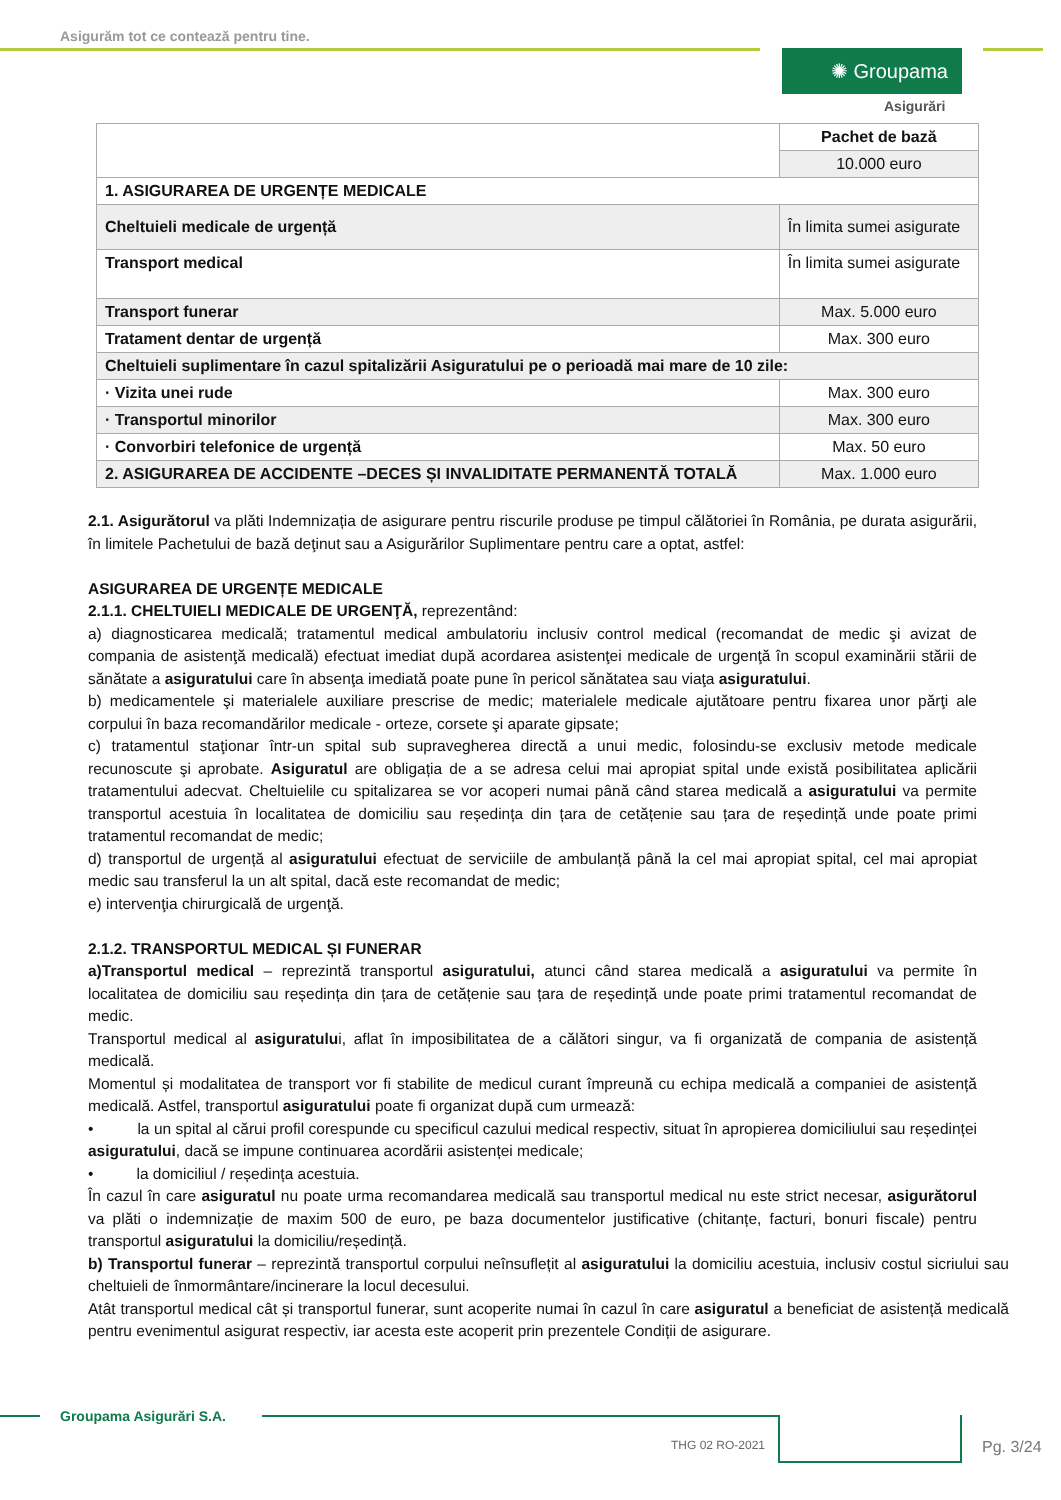Asigurăm tot ce contează pentru tine.
✺ Groupama
Asigurări
| | Pachet de bază |
| | 10.000 euro |
| 1. ASIGURAREA DE URGENȚE MEDICALE | |
| Cheltuieli medicale de urgență | În limita sumei asigurate |
| Transport medical | În limita sumei asigurate |
| Transport funerar | Max. 5.000 euro |
| Tratament dentar de urgență | Max. 300 euro |
| Cheltuieli suplimentare în cazul spitalizării Asiguratului pe o perioadă mai mare de 10 zile: | |
| · Vizita unei rude | Max. 300 euro |
| · Transportul minorilor | Max. 300 euro |
| · Convorbiri telefonice de urgență | Max. 50 euro |
| 2. ASIGURAREA DE ACCIDENTE –DECES ȘI INVALIDITATE PERMANENTĂ TOTALĂ | Max. 1.000 euro |
2.1. Asigurătorul va plăti Indemnizația de asigurare pentru riscurile produse pe timpul călătoriei în România, pe durata asigurării, în limitele Pachetului de bază deţinut sau a Asigurărilor Suplimentare pentru care a optat, astfel:
ASIGURAREA DE URGENȚE MEDICALE
2.1.1. CHELTUIELI MEDICALE DE URGENŢĂ, reprezentând:
a) diagnosticarea medicală; tratamentul medical ambulatoriu inclusiv control medical (recomandat de medic şi avizat de compania de asistenţă medicală) efectuat imediat după acordarea asistenţei medicale de urgenţă în scopul examinării stării de sănătate a asiguratului care în absenţa imediată poate pune în pericol sănătatea sau viaţa asiguratului.
b) medicamentele şi materialele auxiliare prescrise de medic; materialele medicale ajutătoare pentru fixarea unor părţi ale corpului în baza recomandărilor medicale - orteze, corsete şi aparate gipsate;
c) tratamentul staţionar într-un spital sub supravegherea directă a unui medic, folosindu-se exclusiv metode medicale recunoscute şi aprobate. Asiguratul are obligația de a se adresa celui mai apropiat spital unde există posibilitatea aplicării tratamentului adecvat. Cheltuielile cu spitalizarea se vor acoperi numai până când starea medicală a asiguratului va permite transportul acestuia în localitatea de domiciliu sau reședința din țara de cetățenie sau țara de reședință unde poate primi tratamentul recomandat de medic;
d) transportul de urgență al asiguratului efectuat de serviciile de ambulanță până la cel mai apropiat spital, cel mai apropiat medic sau transferul la un alt spital, dacă este recomandat de medic;
e) intervenţia chirurgicală de urgenţă.
2.1.2. TRANSPORTUL MEDICAL ȘI FUNERAR
a)Transportul medical – reprezintă transportul asiguratului, atunci când starea medicală a asiguratului va permite în localitatea de domiciliu sau reședința din țara de cetățenie sau țara de reședință unde poate primi tratamentul recomandat de medic.
Transportul medical al asiguratului, aflat în imposibilitatea de a călători singur, va fi organizată de compania de asistență medicală.
Momentul și modalitatea de transport vor fi stabilite de medicul curant împreună cu echipa medicală a companiei de asistență medicală. Astfel, transportul asiguratului poate fi organizat după cum urmează:
• la un spital al cărui profil corespunde cu specificul cazului medical respectiv, situat în apropierea domiciliului sau reședinței asiguratului, dacă se impune continuarea acordării asistenței medicale;
• la domiciliul / reședința acestuia.
În cazul în care asiguratul nu poate urma recomandarea medicală sau transportul medical nu este strict necesar, asigurătorul va plăti o indemnizație de maxim 500 de euro, pe baza documentelor justificative (chitanțe, facturi, bonuri fiscale) pentru transportul asiguratului la domiciliu/reședință.
b) Transportul funerar – reprezintă transportul corpului neînsuflețit al asiguratului la domiciliu acestuia, inclusiv costul sicriului sau cheltuieli de înmormântare/incinerare la locul decesului.
Atât transportul medical cât și transportul funerar, sunt acoperite numai în cazul în care asiguratul a beneficiat de asistență medicală pentru evenimentul asigurat respectiv, iar acesta este acoperit prin prezentele Condiții de asigurare.
Groupama Asigurări S.A.
THG 02 RO-2021 Pg. 3/24